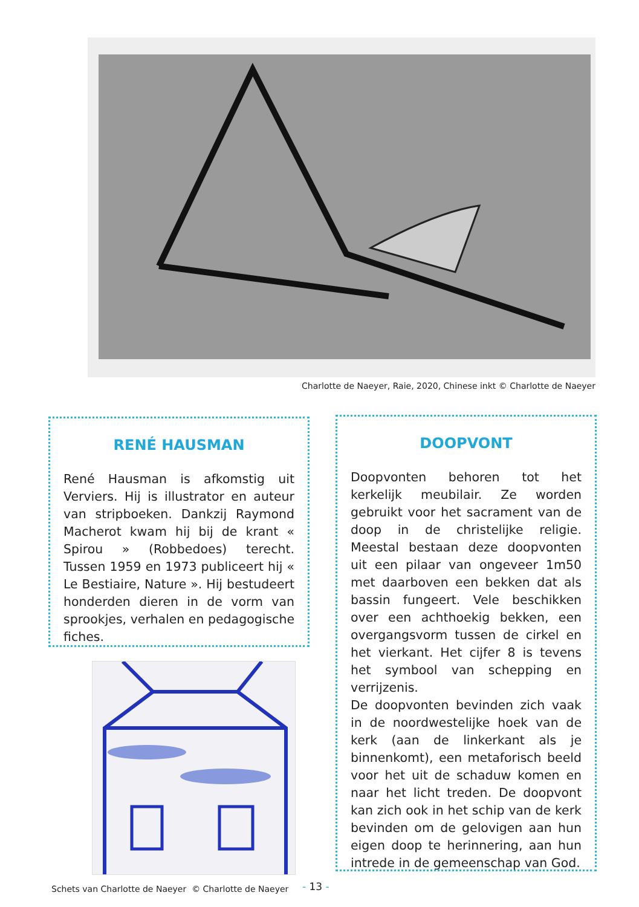Charlotte de Naeyer, Raie, 2020, Chinese inkt © Charlotte de Naeyer
RENÉ HAUSMAN
René Hausman is afkomstig uit Verviers. Hij is illustrator en auteur van stripboeken. Dankzij Raymond Macherot kwam hij bij de krant « Spirou » (Robbedoes) terecht. Tussen 1959 en 1973 publiceert hij « Le Bestiaire, Nature ». Hij bestudeert honderden dieren in de vorm van sprookjes, verhalen en pedagogische fiches.
DOOPVONT
Doopvonten behoren tot het kerkelijk meubilair. Ze worden gebruikt voor het sacrament van de doop in de christelijke religie. Meestal bestaan deze doopvonten uit een pilaar van ongeveer 1m50 met daarboven een bekken dat als bassin fungeert. Vele beschikken over een achthoekig bekken, een overgangsvorm tussen de cirkel en het vierkant. Het cijfer 8 is tevens het symbool van schepping en verrijzenis.
De doopvonten bevinden zich vaak in de noordwestelijke hoek van de kerk (aan de linkerkant als je binnenkomt), een metaforisch beeld voor het uit de schaduw komen en naar het licht treden. De doopvont kan zich ook in het schip van de kerk bevinden om de gelovigen aan hun eigen doop te herinnering, aan hun intrede in de gemeenschap van God.
Schets van Charlotte de Naeyer © Charlotte de Naeyer
- 13 -